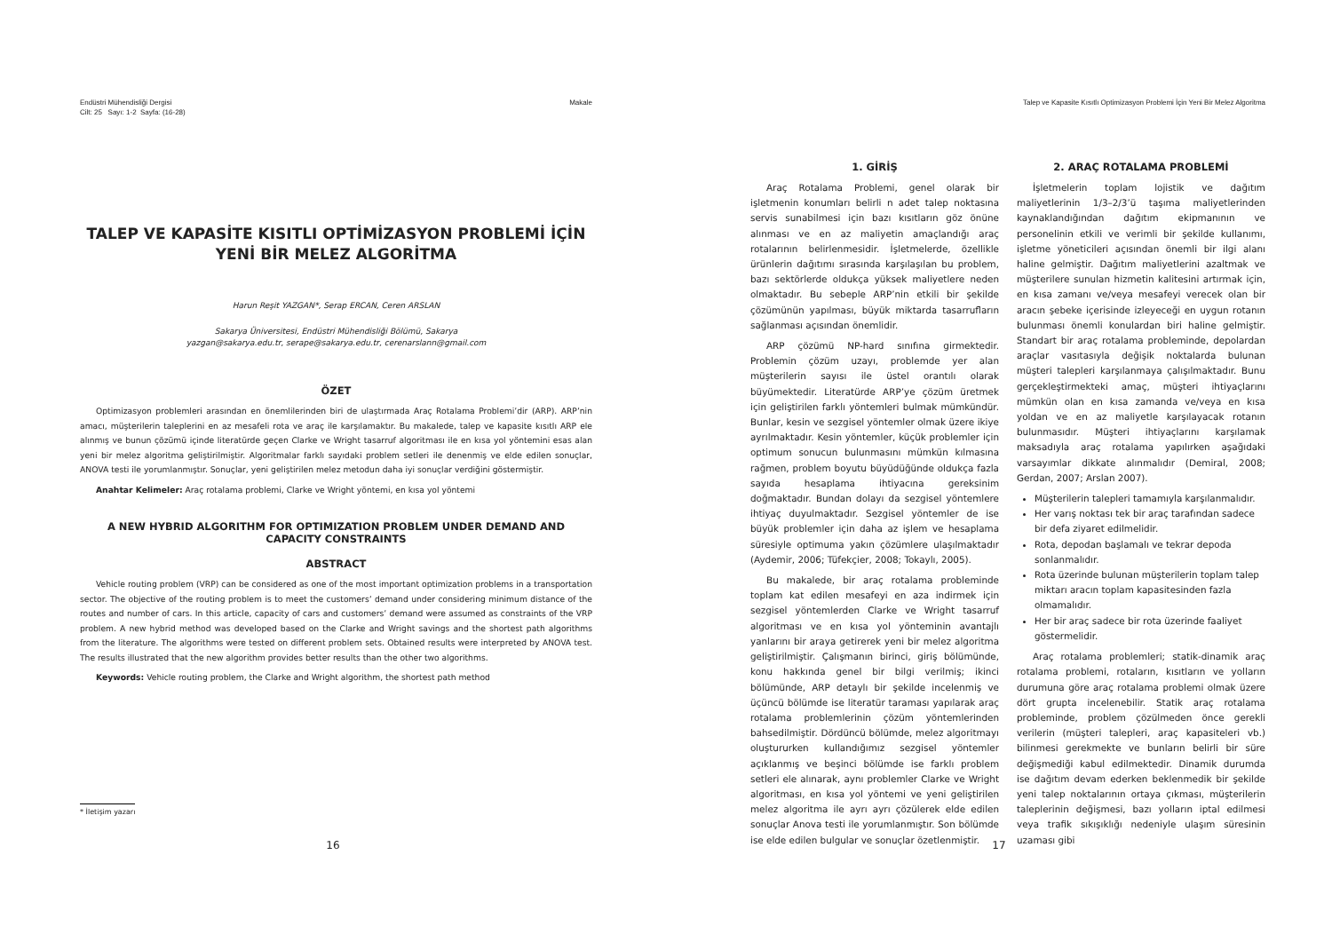Endüstri Mühendisliği Dergisi
Cilt: 25 Sayı: 1-2 Sayfa: (16-28)
Makale
TALEP VE KAPASİTE KISITLI OPTİMİZASYON PROBLEMİ İÇİN YENİ BİR MELEZ ALGORİTMA
Harun Reşit YAZGAN*, Serap ERCAN, Ceren ARSLAN
Sakarya Üniversitesi, Endüstri Mühendisliği Bölümü, Sakarya
yazgan@sakarya.edu.tr, serape@sakarya.edu.tr, cerenarslann@gmail.com
ÖZET
Optimizasyon problemleri arasından en önemlilerinden biri de ulaştırmada Araç Rotalama Problemi’dir (ARP). ARP’nin amacı, müşterilerin taleplerini en az mesafeli rota ve araç ile karşılamaktır. Bu makalede, talep ve kapasite kısıtlı ARP ele alınmış ve bunun çözümü içinde literatürde geçen Clarke ve Wright tasarruf algoritması ile en kısa yol yöntemini esas alan yeni bir melez algoritma geliştirilmiştir. Algoritmalar farklı sayıdaki problem setleri ile denenmiş ve elde edilen sonuçlar, ANOVA testi ile yorumlanmıştır. Sonuçlar, yeni geliştirilen melez metodun daha iyi sonuçlar verdiğini göstermiştir.
Anahtar Kelimeler: Araç rotalama problemi, Clarke ve Wright yöntemi, en kısa yol yöntemi
A NEW HYBRID ALGORITHM FOR OPTIMIZATION PROBLEM UNDER DEMAND AND CAPACITY CONSTRAINTS
ABSTRACT
Vehicle routing problem (VRP) can be considered as one of the most important optimization problems in a transportation sector. The objective of the routing problem is to meet the customers’ demand under considering minimum distance of the routes and number of cars. In this article, capacity of cars and customers’ demand were assumed as constraints of the VRP problem. A new hybrid method was developed based on the Clarke and Wright savings and the shortest path algorithms from the literature. The algorithms were tested on different problem sets. Obtained results were interpreted by ANOVA test. The results illustrated that the new algorithm provides better results than the other two algorithms.
Keywords: Vehicle routing problem, the Clarke and Wright algorithm, the shortest path method
* İletişim yazarı
16
Talep ve Kapasite Kısıtlı Optimizasyon Problemi İçin Yeni Bir Melez Algoritma
1. GİRİŞ
Araç Rotalama Problemi, genel olarak bir işletmenin konumları belirli n adet talep noktasına servis sunabilmesi için bazı kısıtların göz önüne alınması ve en az maliyetin amaçlandığı araç rotalarının belirlenmesidir. İşletmelerde, özellikle ürünlerin dağıtımı sırasında karşılaşılan bu problem, bazı sektörlerde oldukça yüksek maliyetlere neden olmaktadır. Bu sebeple ARP’nin etkili bir şekilde çözümünün yapılması, büyük miktarda tasarrufların sağlanması açısından önemlidir.
ARP çözümü NP-hard sınıfına girmektedir. Problemin çözüm uzayı, problemde yer alan müşterilerin sayısı ile üstel orantılı olarak büyümektedir. Literatürde ARP’ye çözüm üretmek için geliştirilen farklı yöntemleri bulmak mümkündür. Bunlar, kesin ve sezgisel yöntemler olmak üzere ikiye ayrılmaktadır. Kesin yöntemler, küçük problemler için optimum sonucun bulunmasını mümkün kılmasına rağmen, problem boyutu büyüdüğünde oldukça fazla sayıda hesaplama ihtiyacına gereksinim doğmaktadır. Bundan dolayı da sezgisel yöntemlere ihtiyaç duyulmaktadır. Sezgisel yöntemler de ise büyük problemler için daha az işlem ve hesaplama süresiyle optimuma yakın çözümlere ulaşılmaktadır (Aydemir, 2006; Tüfekçier, 2008; Tokaylı, 2005).
Bu makalede, bir araç rotalama probleminde toplam kat edilen mesafeyi en aza indirmek için sezgisel yöntemlerden Clarke ve Wright tasarruf algoritması ve en kısa yol yönteminin avantajlı yanlarını bir araya getirerek yeni bir melez algoritma geliştirilmiştir. Çalışmanın birinci, giriş bölümünde, konu hakkında genel bir bilgi verilmiş; ikinci bölümünde, ARP detaylı bir şekilde incelenmiş ve üçüncü bölümde ise literatür taraması yapılarak araç rotalama problemlerinin çözüm yöntemlerinden bahsedilmiştir. Dördüncü bölümde, melez algoritmayı oluştururken kullandığımız sezgisel yöntemler açıklanmış ve beşinci bölümde ise farklı problem setleri ele alınarak, aynı problemler Clarke ve Wright algoritması, en kısa yol yöntemi ve yeni geliştirilen melez algoritma ile ayrı ayrı çözülerek elde edilen sonuçlar Anova testi ile yorumlanmıştır. Son bölümde ise elde edilen bulgular ve sonuçlar özetlenmiştir.
2. ARAÇ ROTALAMA PROBLEMİ
İşletmelerin toplam lojistik ve dağıtım maliyetlerinin 1/3–2/3’ü taşıma maliyetlerinden kaynaklandığından dağıtım ekipmanının ve personelinin etkili ve verimli bir şekilde kullanımı, işletme yöneticileri açısından önemli bir ilgi alanı haline gelmiştir. Dağıtım maliyetlerini azaltmak ve müşterilere sunulan hizmetin kalitesini artırmak için, en kısa zamanı ve/veya mesafeyi verecek olan bir aracın şebeke içerisinde izleyeceği en uygun rotanın bulunması önemli konulardan biri haline gelmiştir. Standart bir araç rotalama probleminde, depolardan araçlar vasıtasıyla değişik noktalarda bulunan müşteri talepleri karşılanmaya çalışılmaktadır. Bunu gerçekleştirmekteki amaç, müşteri ihtiyaçlarını mümkün olan en kısa zamanda ve/veya en kısa yoldan ve en az maliyetle karşılayacak rotanın bulunmasıdır. Müşteri ihtiyaçlarını karşılamak maksadıyla araç rotalama yapılırken aşağıdaki varsayımlar dikkate alınmalıdır (Demiral, 2008; Gerdan, 2007; Arslan 2007).
Müşterilerin talepleri tamamıyla karşılanmalıdır.
Her varış noktası tek bir araç tarafından sadece bir defa ziyaret edilmelidir.
Rota, depodan başlamalı ve tekrar depoda sonlanmalıdır.
Rota üzerinde bulunan müşterilerin toplam talep miktarı aracın toplam kapasitesinden fazla olmamalıdır.
Her bir araç sadece bir rota üzerinde faaliyet göstermelidir.
Araç rotalama problemleri; statik-dinamik araç rotalama problemi, rotaların, kısıtların ve yolların durumuna göre araç rotalama problemi olmak üzere dört grupta incelenebilir. Statik araç rotalama probleminde, problem çözülmeden önce gerekli verilerin (müşteri talepleri, araç kapasiteleri vb.) bilinmesi gerekmekte ve bunların belirli bir süre değişmediği kabul edilmektedir. Dinamik durumda ise dağıtım devam ederken beklenmedik bir şekilde yeni talep noktalarının ortaya çıkması, müşterilerin taleplerinin değişmesi, bazı yolların iptal edilmesi veya trafik sıkışıklığı nedeniyle ulaşım süresinin uzaması gibi
17